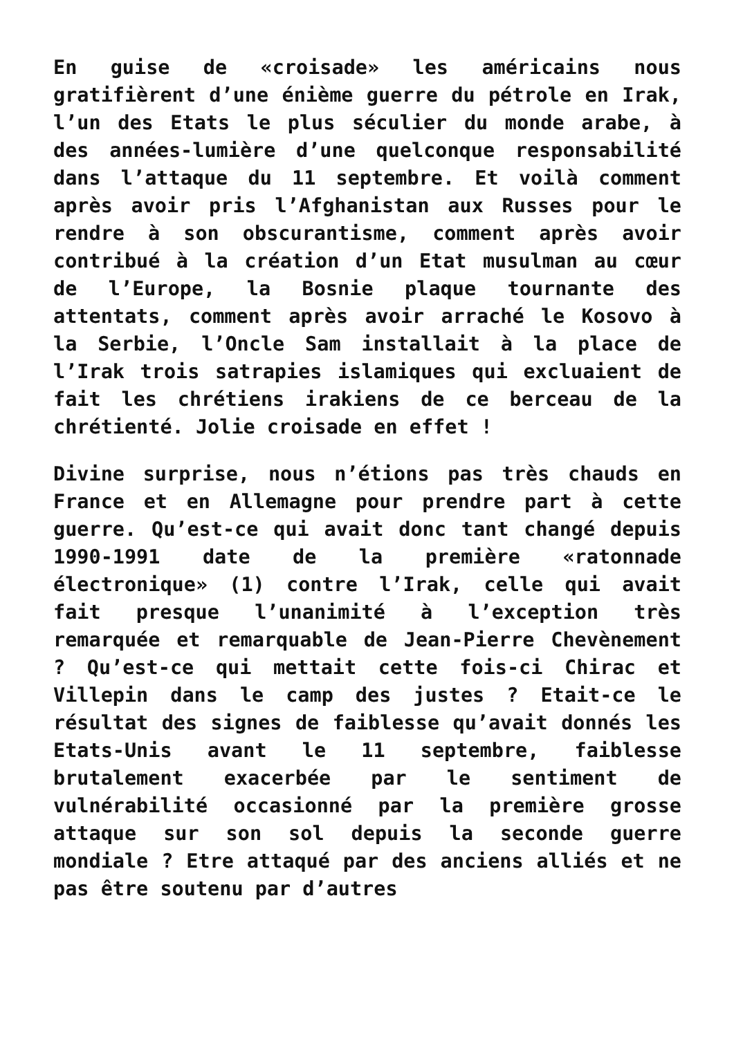En guise de «croisade» les américains nous gratifièrent d’une énième guerre du pétrole en Irak, l’un des Etats le plus séculier du monde arabe, à des années-lumière d’une quelconque responsabilité dans l’attaque du 11 septembre. Et voilà comment après avoir pris l’Afghanistan aux Russes pour le rendre à son obscurantisme, comment après avoir contribué à la création d’un Etat musulman au cœur de l’Europe, la Bosnie plaque tournante des attentats, comment après avoir arraché le Kosovo à la Serbie, l’Oncle Sam installait à la place de l’Irak trois satrapies islamiques qui excluaient de fait les chrétiens irakiens de ce berceau de la chrétienté. Jolie croisade en effet !
Divine surprise, nous n’étions pas très chauds en France et en Allemagne pour prendre part à cette guerre. Qu’est-ce qui avait donc tant changé depuis 1990-1991 date de la première «ratonnade électronique» (1) contre l’Irak, celle qui avait fait presque l’unanimité à l’exception très remarquée et remarquable de Jean-Pierre Chevènement ? Qu’est-ce qui mettait cette fois-ci Chirac et Villepin dans le camp des justes ? Etait-ce le résultat des signes de faiblesse qu’avait donnés les Etats-Unis avant le 11 septembre, faiblesse brutalement exacerbée par le sentiment de vulnérabilité occasionné par la première grosse attaque sur son sol depuis la seconde guerre mondiale ? Etre attaqué par des anciens alliés et ne pas être soutenu par d’autres